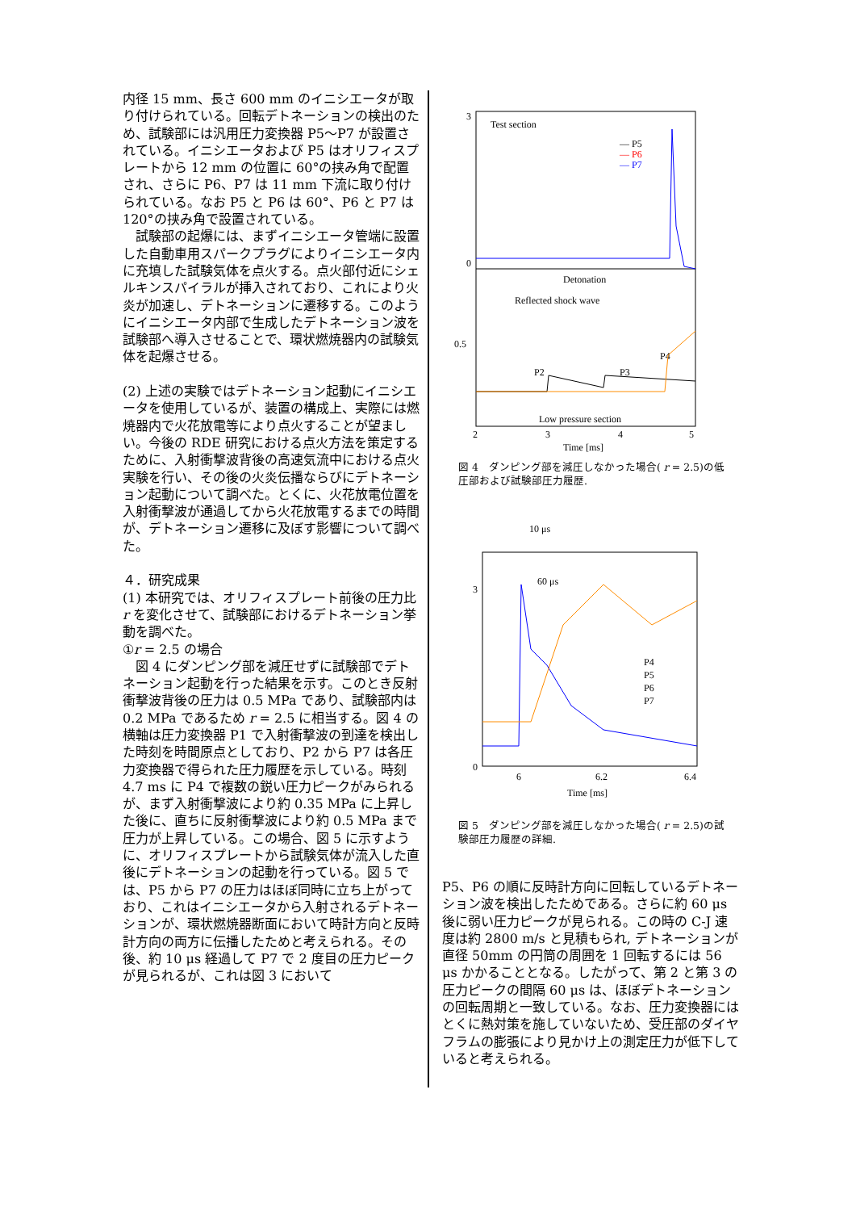内径 15 mm、長さ 600 mm のイニシエータが取り付けられている。回転デトネーションの検出のため、試験部には汎用圧力変換器 P5～P7 が設置されている。イニシエータおよび P5 はオリフィスプレートから 12 mm の位置に 60°の挟み角で配置され、さらに P6、P7 は 11 mm 下流に取り付けられている。なお P5 と P6 は 60°、P6 と P7 は 120°の挟み角で設置されている。
　試験部の起爆には、まずイニシエータ管端に設置した自動車用スパークプラグによりイニシエータ内に充填した試験気体を点火する。点火部付近にシェルキンスパイラルが挿入されており、これにより火炎が加速し、デトネーションに遷移する。このようにイニシエータ内部で生成したデトネーション波を試験部へ導入させることで、環状燃焼器内の試験気体を起爆させる。
(2) 上述の実験ではデトネーション起動にイニシエータを使用しているが、装置の構成上、実際には燃焼器内で火花放電等により点火することが望ましい。今後の RDE 研究における点火方法を策定するために、入射衝撃波背後の高速気流中における点火実験を行い、その後の火炎伝播ならびにデトネーション起動について調べた。とくに、火花放電位置を入射衝撃波が通過してから火花放電するまでの時間が、デトネーション遷移に及ぼす影響について調べた。
４．研究成果
(1) 本研究では、オリフィスプレート前後の圧力比 r を変化させて、試験部におけるデトネーション挙動を調べた。
①r = 2.5 の場合
　図 4 にダンピング部を減圧せずに試験部でデトネーション起動を行った結果を示す。このとき反射衝撃波背後の圧力は 0.5 MPa であり、試験部内は 0.2 MPa であるため r = 2.5 に相当する。図 4 の横軸は圧力変換器 P1 で入射衝撃波の到達を検出した時刻を時間原点としており、P2 から P7 は各圧力変換器で得られた圧力履歴を示している。時刻 4.7 ms に P4 で複数の鋭い圧力ピークがみられるが、まず入射衝撃波により約 0.35 MPa に上昇した後に、直ちに反射衝撃波により約 0.5 MPa まで圧力が上昇している。この場合、図 5 に示すように、オリフィスプレートから試験気体が流入した直後にデトネーションの起動を行っている。図 5 では、P5 から P7 の圧力はほぼ同時に立ち上がっており、これはイニシエータから入射されるデトネーションが、環状燃焼器断面において時計方向と反時計方向の両方に伝播したためと考えられる。その後、約 10 μs 経過して P7 で 2 度目の圧力ピークが見られるが、これは図 3 において
Test section
— P5
— P6
— P7
Detonation
Reflected shock wave
Low pressure section
P2
P3
P4
3
0
0.5
2
3
4
5
Time [ms]
図 4　ダンピング部を減圧しなかった場合( r = 2.5)の低圧部および試験部圧力履歴.
10 μs
60 μs
P4
P5
P6
P7
3
0
6
6.2
6.4
Time [ms]
図 5　ダンピング部を減圧しなかった場合( r = 2.5)の試験部圧力履歴の詳細.
P5、P6 の順に反時計方向に回転しているデトネーション波を検出したためである。さらに約 60 μs 後に弱い圧力ピークが見られる。この時の C-J 速度は約 2800 m/s と見積もられ, デトネーションが直径 50mm の円筒の周囲を 1 回転するには 56 μs かかることとなる。したがって、第 2 と第 3 の圧力ピークの間隔 60 μs は、ほぼデトネーションの回転周期と一致している。なお、圧力変換器にはとくに熱対策を施していないため、受圧部のダイヤフラムの膨張により見かけ上の測定圧力が低下していると考えられる。